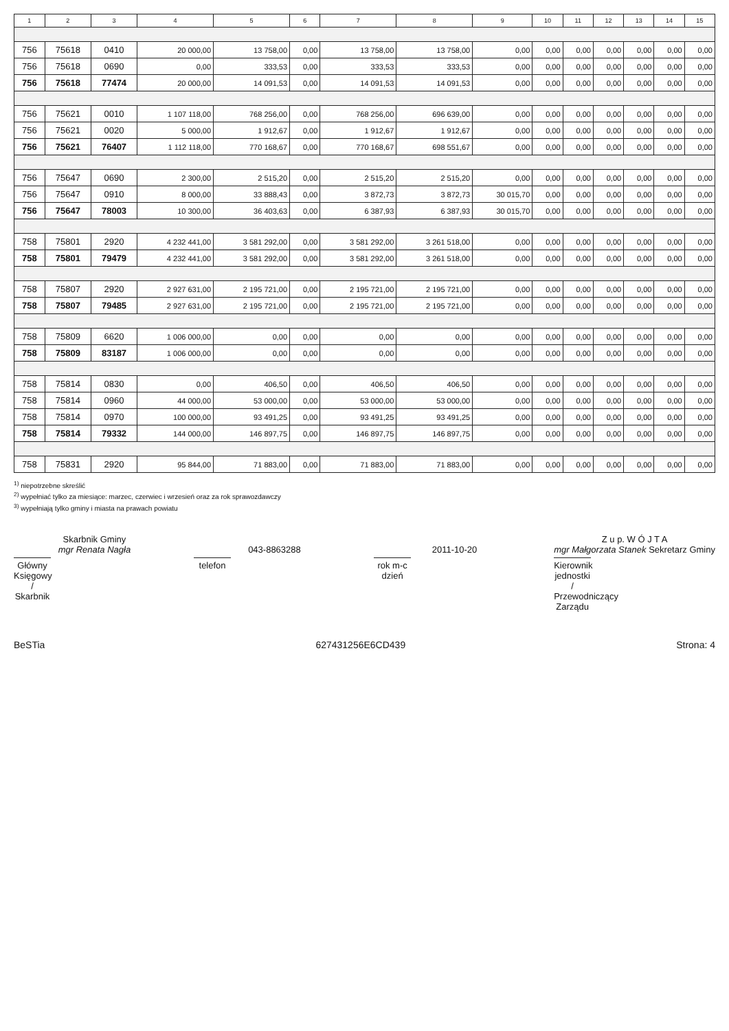| 1 | 2 | 3 | 4 | 5 | 6 | 7 | 8 | 9 | 10 | 11 | 12 | 13 | 14 | 15 |
| --- | --- | --- | --- | --- | --- | --- | --- | --- | --- | --- | --- | --- | --- | --- |
| 756 | 75618 | 0410 | 20 000,00 | 13 758,00 | 0,00 | 13 758,00 | 13 758,00 | 0,00 | 0,00 | 0,00 | 0,00 | 0,00 | 0,00 | 0,00 |
| 756 | 75618 | 0690 | 0,00 | 333,53 | 0,00 | 333,53 | 333,53 | 0,00 | 0,00 | 0,00 | 0,00 | 0,00 | 0,00 | 0,00 |
| 756 | 75618 | 77474 | 20 000,00 | 14 091,53 | 0,00 | 14 091,53 | 14 091,53 | 0,00 | 0,00 | 0,00 | 0,00 | 0,00 | 0,00 | 0,00 |
| 756 | 75621 | 0010 | 1 107 118,00 | 768 256,00 | 0,00 | 768 256,00 | 696 639,00 | 0,00 | 0,00 | 0,00 | 0,00 | 0,00 | 0,00 | 0,00 |
| 756 | 75621 | 0020 | 5 000,00 | 1 912,67 | 0,00 | 1 912,67 | 1 912,67 | 0,00 | 0,00 | 0,00 | 0,00 | 0,00 | 0,00 | 0,00 |
| 756 | 75621 | 76407 | 1 112 118,00 | 770 168,67 | 0,00 | 770 168,67 | 698 551,67 | 0,00 | 0,00 | 0,00 | 0,00 | 0,00 | 0,00 | 0,00 |
| 756 | 75647 | 0690 | 2 300,00 | 2 515,20 | 0,00 | 2 515,20 | 2 515,20 | 0,00 | 0,00 | 0,00 | 0,00 | 0,00 | 0,00 | 0,00 |
| 756 | 75647 | 0910 | 8 000,00 | 33 888,43 | 0,00 | 3 872,73 | 3 872,73 | 30 015,70 | 0,00 | 0,00 | 0,00 | 0,00 | 0,00 | 0,00 |
| 756 | 75647 | 78003 | 10 300,00 | 36 403,63 | 0,00 | 6 387,93 | 6 387,93 | 30 015,70 | 0,00 | 0,00 | 0,00 | 0,00 | 0,00 | 0,00 |
| 758 | 75801 | 2920 | 4 232 441,00 | 3 581 292,00 | 0,00 | 3 581 292,00 | 3 261 518,00 | 0,00 | 0,00 | 0,00 | 0,00 | 0,00 | 0,00 | 0,00 |
| 758 | 75801 | 79479 | 4 232 441,00 | 3 581 292,00 | 0,00 | 3 581 292,00 | 3 261 518,00 | 0,00 | 0,00 | 0,00 | 0,00 | 0,00 | 0,00 | 0,00 |
| 758 | 75807 | 2920 | 2 927 631,00 | 2 195 721,00 | 0,00 | 2 195 721,00 | 2 195 721,00 | 0,00 | 0,00 | 0,00 | 0,00 | 0,00 | 0,00 | 0,00 |
| 758 | 75807 | 79485 | 2 927 631,00 | 2 195 721,00 | 0,00 | 2 195 721,00 | 2 195 721,00 | 0,00 | 0,00 | 0,00 | 0,00 | 0,00 | 0,00 | 0,00 |
| 758 | 75809 | 6620 | 1 006 000,00 | 0,00 | 0,00 | 0,00 | 0,00 | 0,00 | 0,00 | 0,00 | 0,00 | 0,00 | 0,00 | 0,00 |
| 758 | 75809 | 83187 | 1 006 000,00 | 0,00 | 0,00 | 0,00 | 0,00 | 0,00 | 0,00 | 0,00 | 0,00 | 0,00 | 0,00 | 0,00 |
| 758 | 75814 | 0830 | 0,00 | 406,50 | 0,00 | 406,50 | 406,50 | 0,00 | 0,00 | 0,00 | 0,00 | 0,00 | 0,00 | 0,00 |
| 758 | 75814 | 0960 | 44 000,00 | 53 000,00 | 0,00 | 53 000,00 | 53 000,00 | 0,00 | 0,00 | 0,00 | 0,00 | 0,00 | 0,00 | 0,00 |
| 758 | 75814 | 0970 | 100 000,00 | 93 491,25 | 0,00 | 93 491,25 | 93 491,25 | 0,00 | 0,00 | 0,00 | 0,00 | 0,00 | 0,00 | 0,00 |
| 758 | 75814 | 79332 | 144 000,00 | 146 897,75 | 0,00 | 146 897,75 | 146 897,75 | 0,00 | 0,00 | 0,00 | 0,00 | 0,00 | 0,00 | 0,00 |
| 758 | 75831 | 2920 | 95 844,00 | 71 883,00 | 0,00 | 71 883,00 | 71 883,00 | 0,00 | 0,00 | 0,00 | 0,00 | 0,00 | 0,00 | 0,00 |
<sup>1)</sup> niepotrzebne skreślić
<sup>2)</sup> wypełniać tylko za miesiące: marzec, czerwiec i wrzesień oraz za rok sprawozdawczy
<sup>3)</sup> wypełniają tylko gminy i miasta na prawach powiatu
Skarbnik Gminy
mgr Renata Nagła
Główny Księgowy / Skarbnik
043-8863288
telefon
2011-10-20
rok m-c dzień
Z u p. W Ó J T A
mgr Małgorzata Stanek Sekretarz Gminy
Kierownik jednostki / Przewodniczący Zarządu
BeSTia 627431256E6CD439 Strona: 4